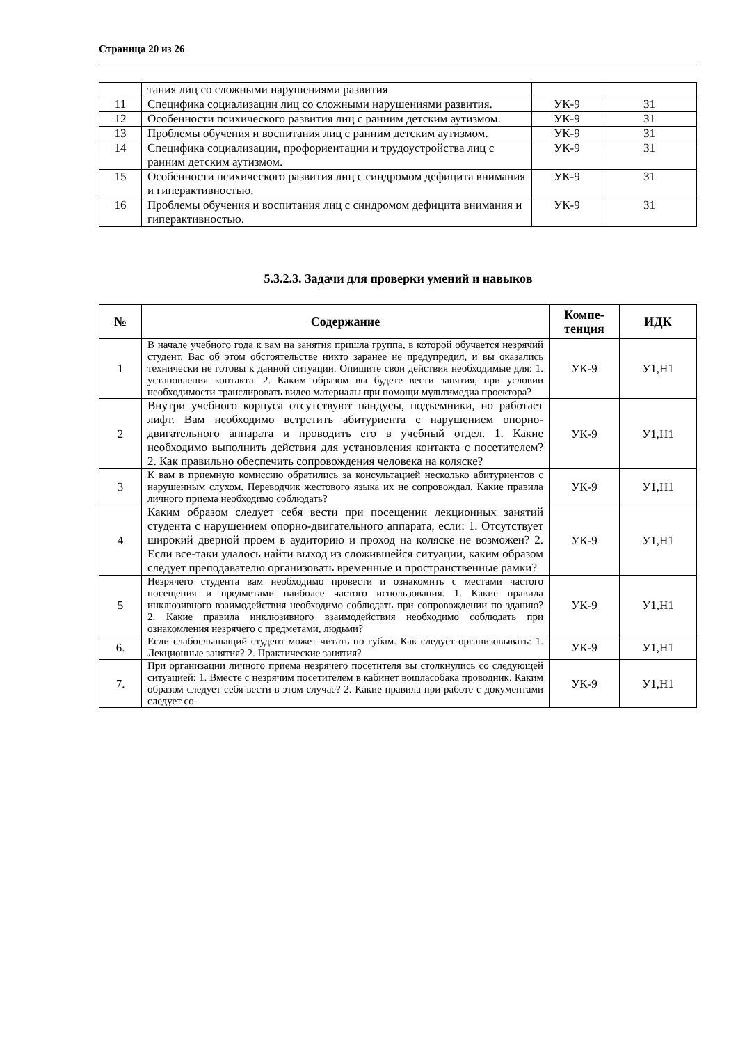Страница 20 из 26
| | тания лиц со сложными нарушениями развития | | |
| 11 | Специфика социализации лиц со сложными нарушениями развития. | УК-9 | З1 |
| 12 | Особенности психического развития лиц с ранним детским аутизмом. | УК-9 | З1 |
| 13 | Проблемы обучения и воспитания лиц с ранним детским аутизмом. | УК-9 | З1 |
| 14 | Специфика социализации, профориентации и трудоустройства лиц с ранним детским аутизмом. | УК-9 | З1 |
| 15 | Особенности психического развития лиц с синдромом дефицита внимания и гиперактивностью. | УК-9 | З1 |
| 16 | Проблемы обучения и воспитания лиц с синдромом дефицита внимания и гиперактивностью. | УК-9 | З1 |
5.3.2.3. Задачи для проверки умений и навыков
| № | Содержание | Компе- тенция | ИДК |
| --- | --- | --- | --- |
| 1 | В начале учебного года к вам на занятия пришла группа, в которой обучается незрячий студент. Вас об этом обстоятельстве никто заранее не предупредил, и вы оказались технически не готовы к данной ситуации. Опишите свои действия необходимые для: 1. установления контакта. 2. Каким образом вы будете вести занятия, при условии необходимости транслировать видео материалы при помощи мультимедиа проектора? | УК-9 | У1,Н1 |
| 2 | Внутри учебного корпуса отсутствуют пандусы, подъемники, но работает лифт. Вам необходимо встретить абитуриента с нарушением опорно-двигательного аппарата и проводить его в учебный отдел. 1. Какие необходимо выполнить действия для установления контакта с посетителем? 2. Как правильно обеспечить сопровождения человека на коляске? | УК-9 | У1,Н1 |
| 3 | К вам в приемную комиссию обратились за консультацией несколько абитуриентов с нарушенным слухом. Переводчик жестового языка их не сопровождал. Какие правила личного приема необходимо соблюдать? | УК-9 | У1,Н1 |
| 4 | Каким образом следует себя вести при посещении лекционных занятий студента с нарушением опорно-двигательного аппарата, если: 1. Отсутствует широкий дверной проем в аудиторию и проход на коляске не возможен? 2. Если все-таки удалось найти выход из сложившейся ситуации, каким образом следует преподавателю организовать временные и пространственные рамки? | УК-9 | У1,Н1 |
| 5 | Незрячего студента вам необходимо провести и ознакомить с местами частого посещения и предметами наиболее частого использования. 1. Какие правила инклюзивного взаимодействия необходимо соблюдать при сопровождении по зданию? 2. Какие правила инклюзивного взаимодействия необходимо соблюдать при ознакомления незрячего с предметами, людьми? | УК-9 | У1,Н1 |
| 6. | Если слабослышащий студент может читать по губам. Как следует организовывать: 1. Лекционные занятия? 2. Практические занятия? | УК-9 | У1,Н1 |
| 7. | При организации личного приема незрячего посетителя вы столкнулись со следующей ситуацией: 1. Вместе с незрячим посетителем в кабинет вошласобака проводник. Каким образом следует себя вести в этом случае? 2. Какие правила при работе с документами следует со- | УК-9 | У1,Н1 |